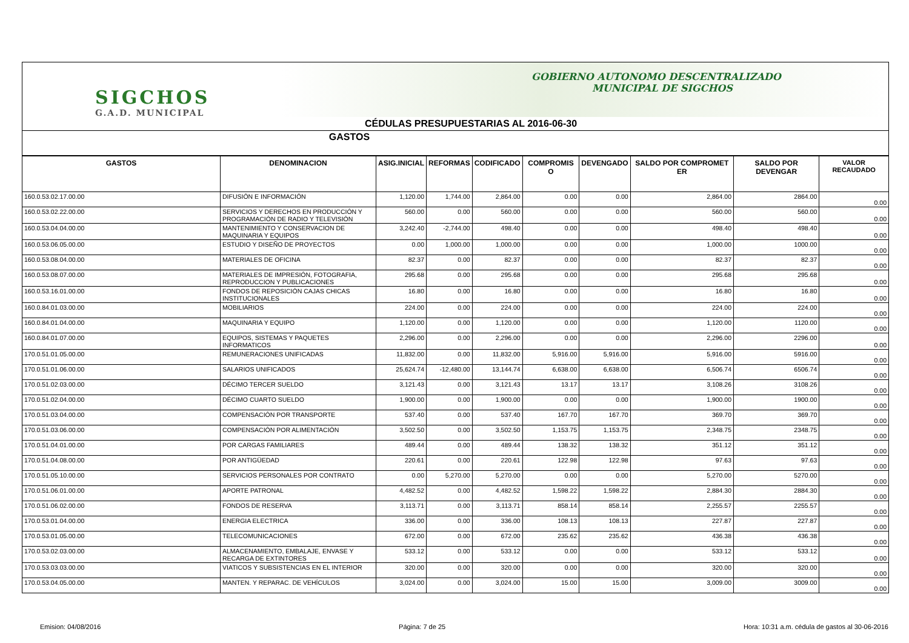SIGCHOS
G.A.D. MUNICIPAL
GOBIERNO AUTONOMO DESCENTRALIZADO
MUNICIPAL DE SIGCHOS
CÉDULAS PRESUPUESTARIAS AL 2016-06-30
GASTOS
| GASTOS | DENOMINACION | ASIG.INICIAL | REFORMAS | CODIFICADO | COMPROMIS O | DEVENGADO | SALDO POR COMPROMET ER | SALDO POR DEVENGAR | VALOR RECAUDADO |
| --- | --- | --- | --- | --- | --- | --- | --- | --- | --- |
| 160.0.53.02.17.00.00 | DIFUSIÓN E INFORMACIÓN | 1,120.00 | 1,744.00 | 2,864.00 | 0.00 | 0.00 | 2,864.00 | 2864.00 | 0.00 |
| 160.0.53.02.22.00.00 | SERVICIOS Y DERECHOS EN PRODUCCIÓN Y PROGRAMACIÓN DE RADIO Y TELEVISIÓN | 560.00 | 0.00 | 560.00 | 0.00 | 0.00 | 560.00 | 560.00 | 0.00 |
| 160.0.53.04.04.00.00 | MANTENIMIENTO Y CONSERVACION DE MAQUINARIA Y EQUIPOS | 3,242.40 | -2,744.00 | 498.40 | 0.00 | 0.00 | 498.40 | 498.40 | 0.00 |
| 160.0.53.06.05.00.00 | ESTUDIO Y DISEÑO DE PROYECTOS | 0.00 | 1,000.00 | 1,000.00 | 0.00 | 0.00 | 1,000.00 | 1000.00 | 0.00 |
| 160.0.53.08.04.00.00 | MATERIALES DE OFICINA | 82.37 | 0.00 | 82.37 | 0.00 | 0.00 | 82.37 | 82.37 | 0.00 |
| 160.0.53.08.07.00.00 | MATERIALES DE IMPRESIÓN, FOTOGRAFIA, REPRODUCCION Y PUBLICACIONES | 295.68 | 0.00 | 295.68 | 0.00 | 0.00 | 295.68 | 295.68 | 0.00 |
| 160.0.53.16.01.00.00 | FONDOS DE REPOSICIÓN CAJAS CHICAS INSTITUCIONALES | 16.80 | 0.00 | 16.80 | 0.00 | 0.00 | 16.80 | 16.80 | 0.00 |
| 160.0.84.01.03.00.00 | MOBILIARIOS | 224.00 | 0.00 | 224.00 | 0.00 | 0.00 | 224.00 | 224.00 | 0.00 |
| 160.0.84.01.04.00.00 | MAQUINARIA Y EQUIPO | 1,120.00 | 0.00 | 1,120.00 | 0.00 | 0.00 | 1,120.00 | 1120.00 | 0.00 |
| 160.0.84.01.07.00.00 | EQUIPOS, SISTEMAS Y PAQUETES INFORMATICOS | 2,296.00 | 0.00 | 2,296.00 | 0.00 | 0.00 | 2,296.00 | 2296.00 | 0.00 |
| 170.0.51.01.05.00.00 | REMUNERACIONES UNIFICADAS | 11,832.00 | 0.00 | 11,832.00 | 5,916.00 | 5,916.00 | 5,916.00 | 5916.00 | 0.00 |
| 170.0.51.01.06.00.00 | SALARIOS UNIFICADOS | 25,624.74 | -12,480.00 | 13,144.74 | 6,638.00 | 6,638.00 | 6,506.74 | 6506.74 | 0.00 |
| 170.0.51.02.03.00.00 | DÉCIMO TERCER SUELDO | 3,121.43 | 0.00 | 3,121.43 | 13.17 | 13.17 | 3,108.26 | 3108.26 | 0.00 |
| 170.0.51.02.04.00.00 | DÉCIMO CUARTO SUELDO | 1,900.00 | 0.00 | 1,900.00 | 0.00 | 0.00 | 1,900.00 | 1900.00 | 0.00 |
| 170.0.51.03.04.00.00 | COMPENSACIÓN POR TRANSPORTE | 537.40 | 0.00 | 537.40 | 167.70 | 167.70 | 369.70 | 369.70 | 0.00 |
| 170.0.51.03.06.00.00 | COMPENSACIÓN POR ALIMENTACIÓN | 3,502.50 | 0.00 | 3,502.50 | 1,153.75 | 1,153.75 | 2,348.75 | 2348.75 | 0.00 |
| 170.0.51.04.01.00.00 | POR CARGAS FAMILIARES | 489.44 | 0.00 | 489.44 | 138.32 | 138.32 | 351.12 | 351.12 | 0.00 |
| 170.0.51.04.08.00.00 | POR ANTIGÜEDAD | 220.61 | 0.00 | 220.61 | 122.98 | 122.98 | 97.63 | 97.63 | 0.00 |
| 170.0.51.05.10.00.00 | SERVICIOS PERSONALES POR CONTRATO | 0.00 | 5,270.00 | 5,270.00 | 0.00 | 0.00 | 5,270.00 | 5270.00 | 0.00 |
| 170.0.51.06.01.00.00 | APORTE PATRONAL | 4,482.52 | 0.00 | 4,482.52 | 1,598.22 | 1,598.22 | 2,884.30 | 2884.30 | 0.00 |
| 170.0.51.06.02.00.00 | FONDOS DE RESERVA | 3,113.71 | 0.00 | 3,113.71 | 858.14 | 858.14 | 2,255.57 | 2255.57 | 0.00 |
| 170.0.53.01.04.00.00 | ENERGIA ELECTRICA | 336.00 | 0.00 | 336.00 | 108.13 | 108.13 | 227.87 | 227.87 | 0.00 |
| 170.0.53.01.05.00.00 | TELECOMUNICACIONES | 672.00 | 0.00 | 672.00 | 235.62 | 235.62 | 436.38 | 436.38 | 0.00 |
| 170.0.53.02.03.00.00 | ALMACENAMIENTO, EMBALAJE, ENVASE Y RECARGA DE EXTINTORES | 533.12 | 0.00 | 533.12 | 0.00 | 0.00 | 533.12 | 533.12 | 0.00 |
| 170.0.53.03.03.00.00 | VIATICOS Y SUBSISTENCIAS EN EL INTERIOR | 320.00 | 0.00 | 320.00 | 0.00 | 0.00 | 320.00 | 320.00 | 0.00 |
| 170.0.53.04.05.00.00 | MANTEN. Y REPARAC. DE VEHÍCULOS | 3,024.00 | 0.00 | 3,024.00 | 15.00 | 15.00 | 3,009.00 | 3009.00 | 0.00 |
Emision: 04/08/2016 Página: 7 de 25 Hora: 10:31 a.m. cédula de gastos al 30-06-2016